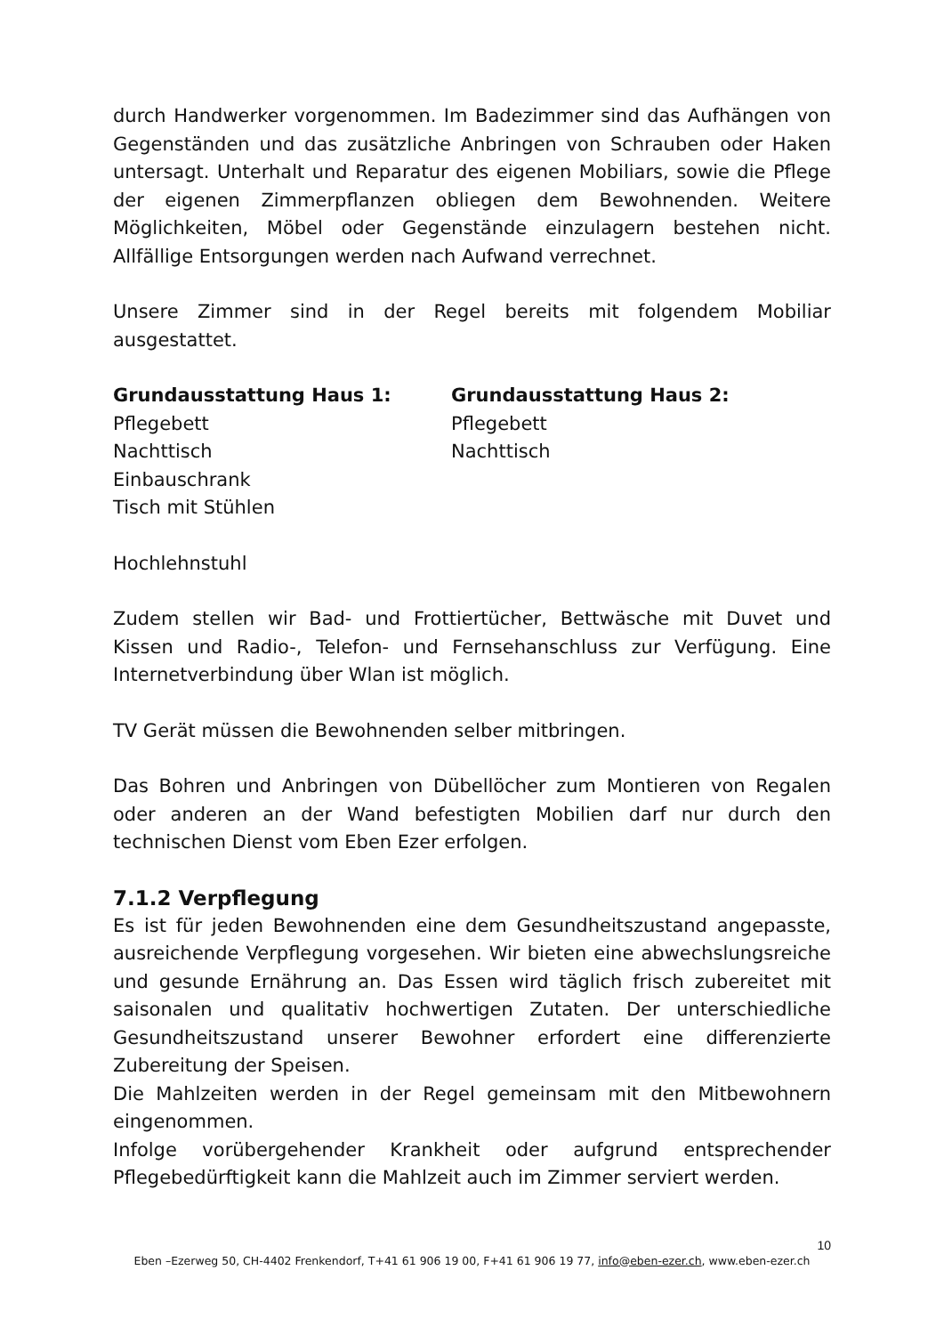durch Handwerker vorgenommen. Im Badezimmer sind das Aufhängen von Gegenständen und das zusätzliche Anbringen von Schrauben oder Haken untersagt. Unterhalt und Reparatur des eigenen Mobiliars, sowie die Pflege der eigenen Zimmerpflanzen obliegen dem Bewohnenden. Weitere Möglichkeiten, Möbel oder Gegenstände einzulagern bestehen nicht. Allfällige Entsorgungen werden nach Aufwand verrechnet.
Unsere Zimmer sind in der Regel bereits mit folgendem Mobiliar ausgestattet.
Grundausstattung Haus 1:
Pflegebett
Nachttisch
Einbauschrank
Tisch mit Stühlen
Grundausstattung Haus 2:
Pflegebett
Nachttisch
Hochlehnstuhl
Zudem stellen wir Bad- und Frottiertücher, Bettwäsche mit Duvet und Kissen und Radio-, Telefon- und Fernsehanschluss zur Verfügung. Eine Internetverbindung über Wlan ist möglich.
TV Gerät müssen die Bewohnenden selber mitbringen.
Das Bohren und Anbringen von Dübellöcher zum Montieren von Regalen oder anderen an der Wand befestigten Mobilien darf nur durch den technischen Dienst vom Eben Ezer erfolgen.
7.1.2 Verpflegung
Es ist für jeden Bewohnenden eine dem Gesundheitszustand angepasste, ausreichende Verpflegung vorgesehen. Wir bieten eine abwechslungsreiche und gesunde Ernährung an. Das Essen wird täglich frisch zubereitet mit saisonalen und qualitativ hochwertigen Zutaten. Der unterschiedliche Gesundheitszustand unserer Bewohner erfordert eine differenzierte Zubereitung der Speisen.
Die Mahlzeiten werden in der Regel gemeinsam mit den Mitbewohnern eingenommen.
Infolge vorübergehender Krankheit oder aufgrund entsprechender Pflegebedürftigkeit kann die Mahlzeit auch im Zimmer serviert werden.
10
Eben –Ezerweg 50, CH-4402 Frenkendorf, T+41 61 906 19 00, F+41 61 906 19 77, info@eben-ezer.ch, www.eben-ezer.ch